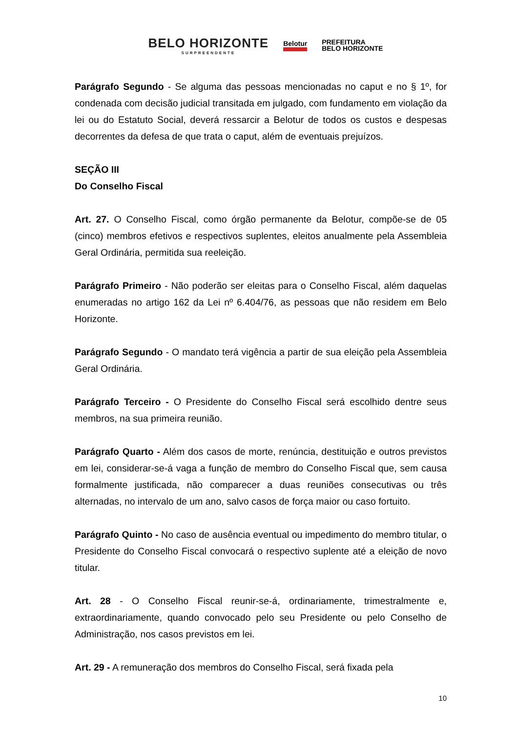BELO HORIZONTE
SURPREENDENTE
Belotur
PREFEITURA
BELO HORIZONTE
Parágrafo Segundo - Se alguma das pessoas mencionadas no caput e no § 1º, for condenada com decisão judicial transitada em julgado, com fundamento em violação da lei ou do Estatuto Social, deverá ressarcir a Belotur de todos os custos e despesas decorrentes da defesa de que trata o caput, além de eventuais prejuízos.
SEÇÃO III
Do Conselho Fiscal
Art. 27. O Conselho Fiscal, como órgão permanente da Belotur, compõe-se de 05 (cinco) membros efetivos e respectivos suplentes, eleitos anualmente pela Assembleia Geral Ordinária, permitida sua reeleição.
Parágrafo Primeiro - Não poderão ser eleitas para o Conselho Fiscal, além daquelas enumeradas no artigo 162 da Lei nº 6.404/76, as pessoas que não residem em Belo Horizonte.
Parágrafo Segundo - O mandato terá vigência a partir de sua eleição pela Assembleia Geral Ordinária.
Parágrafo Terceiro - O Presidente do Conselho Fiscal será escolhido dentre seus membros, na sua primeira reunião.
Parágrafo Quarto - Além dos casos de morte, renúncia, destituição e outros previstos em lei, considerar-se-á vaga a função de membro do Conselho Fiscal que, sem causa formalmente justificada, não comparecer a duas reuniões consecutivas ou três alternadas, no intervalo de um ano, salvo casos de força maior ou caso fortuito.
Parágrafo Quinto - No caso de ausência eventual ou impedimento do membro titular, o Presidente do Conselho Fiscal convocará o respectivo suplente até a eleição de novo titular.
Art. 28 - O Conselho Fiscal reunir-se-á, ordinariamente, trimestralmente e, extraordinariamente, quando convocado pelo seu Presidente ou pelo Conselho de Administração, nos casos previstos em lei.
Art. 29 - A remuneração dos membros do Conselho Fiscal, será fixada pela
10